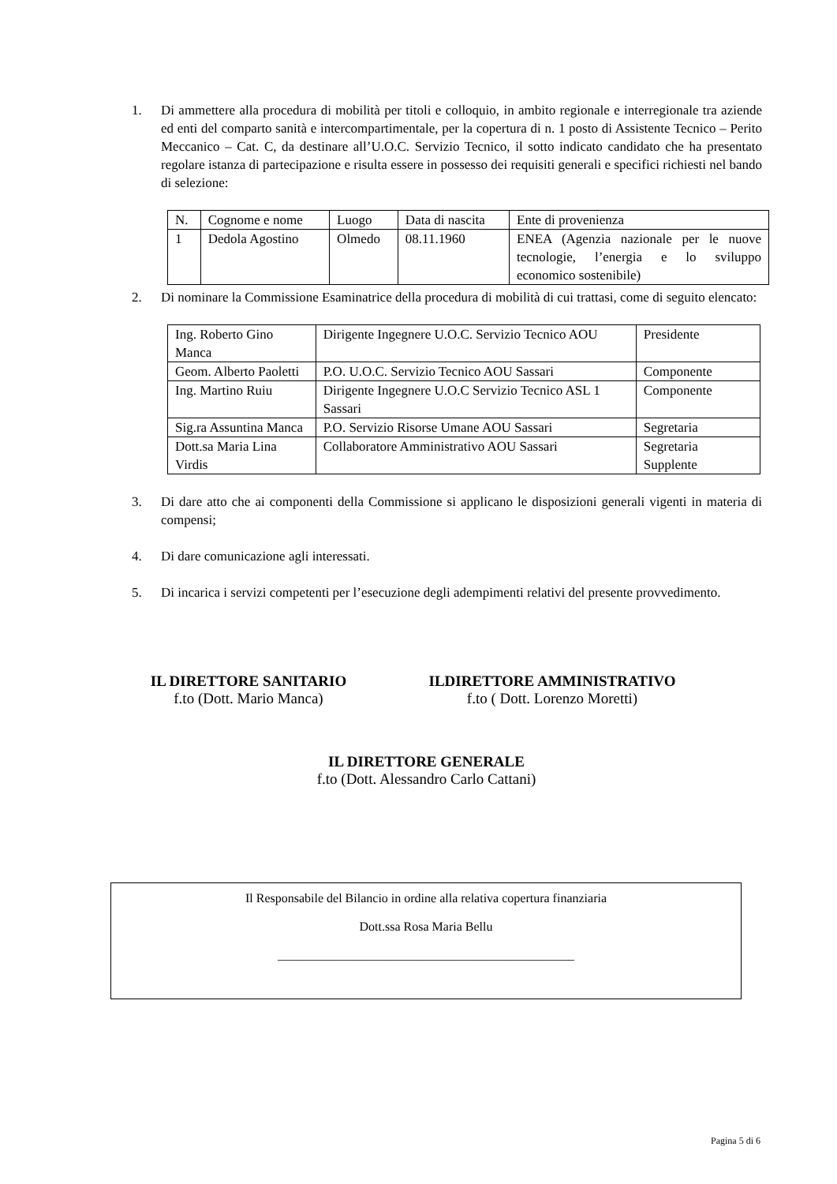1. Di ammettere alla procedura di mobilità per titoli e colloquio, in ambito regionale e interregionale tra aziende ed enti del comparto sanità e intercompartimentale, per la copertura di n. 1 posto di Assistente Tecnico – Perito Meccanico – Cat. C, da destinare all’U.O.C. Servizio Tecnico, il sotto indicato candidato che ha presentato regolare istanza di partecipazione e risulta essere in possesso dei requisiti generali e specifici richiesti nel bando di selezione:
| N. | Cognome e nome | Luogo | Data di nascita | Ente di provenienza |
| 1 | Dedola Agostino | Olmedo | 08.11.1960 | ENEA (Agenzia nazionale per le nuove tecnologie, l’energia e lo sviluppo economico sostenibile) |
2. Di nominare la Commissione Esaminatrice della procedura di mobilità di cui trattasi, come di seguito elencato:
| Ing. Roberto Gino Manca | Dirigente Ingegnere U.O.C. Servizio Tecnico AOU | Presidente |
| Geom. Alberto Paoletti | P.O. U.O.C. Servizio Tecnico AOU Sassari | Componente |
| Ing. Martino Ruiu | Dirigente Ingegnere U.O.C Servizio Tecnico ASL 1 Sassari | Componente |
| Sig.ra Assuntina Manca | P.O. Servizio Risorse Umane AOU Sassari | Segretaria |
| Dott.sa Maria Lina Virdis | Collaboratore Amministrativo AOU Sassari | Segretaria Supplente |
3. Di dare atto che ai componenti della Commissione si applicano le disposizioni generali vigenti in materia di compensi;
4. Di dare comunicazione agli interessati.
5. Di incarica i servizi competenti per l’esecuzione degli adempimenti relativi del presente provvedimento.
IL DIRETTORE SANITARIO
f.to (Dott. Mario Manca)
ILDIRETTORE AMMINISTRATIVO
f.to ( Dott. Lorenzo Moretti)
IL DIRETTORE GENERALE
f.to (Dott. Alessandro Carlo Cattani)
Il Responsabile del Bilancio in ordine alla relativa copertura finanziaria
Dott.ssa Rosa Maria Bellu
_______________________________________________
Pagina 5 di 6